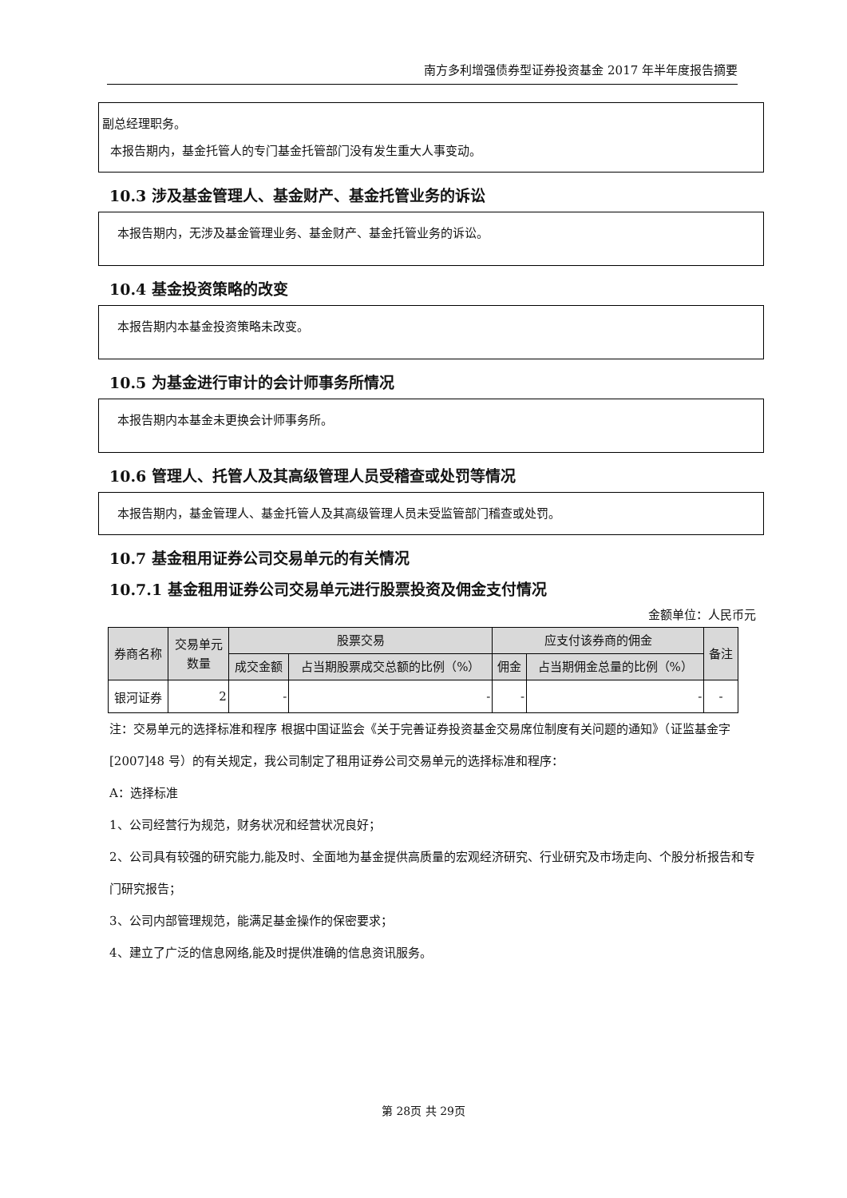南方多利增强债券型证券投资基金 2017 年半年度报告摘要
副总经理职务。
本报告期内，基金托管人的专门基金托管部门没有发生重大人事变动。
10.3 涉及基金管理人、基金财产、基金托管业务的诉讼
本报告期内，无涉及基金管理业务、基金财产、基金托管业务的诉讼。
10.4 基金投资策略的改变
本报告期内本基金投资策略未改变。
10.5 为基金进行审计的会计师事务所情况
本报告期内本基金未更换会计师事务所。
10.6 管理人、托管人及其高级管理人员受稽查或处罚等情况
本报告期内，基金管理人、基金托管人及其高级管理人员未受监管部门稽查或处罚。
10.7 基金租用证券公司交易单元的有关情况
10.7.1 基金租用证券公司交易单元进行股票投资及佣金支付情况
金额单位：人民币元
| 券商名称 | 交易单元 数量 | 股票交易 | | 应支付该券商的佣金 | | 备注 |
| --- | --- | --- | --- | --- | --- | --- |
| | | 成交金额 | 占当期股票成交总额的比例（%） | 佣金 | 占当期佣金总量的比例（%） | |
| 银河证券 | 2 | - | - | - | - | - |
注：交易单元的选择标准和程序 根据中国证监会《关于完善证券投资基金交易席位制度有关问题的通知》（证监基金字[2007]48 号）的有关规定，我公司制定了租用证券公司交易单元的选择标准和程序：
A：选择标准
1、公司经营行为规范，财务状况和经营状况良好；
2、公司具有较强的研究能力,能及时、全面地为基金提供高质量的宏观经济研究、行业研究及市场走向、个股分析报告和专门研究报告；
3、公司内部管理规范，能满足基金操作的保密要求；
4、建立了广泛的信息网络,能及时提供准确的信息资讯服务。
第 28页 共 29页